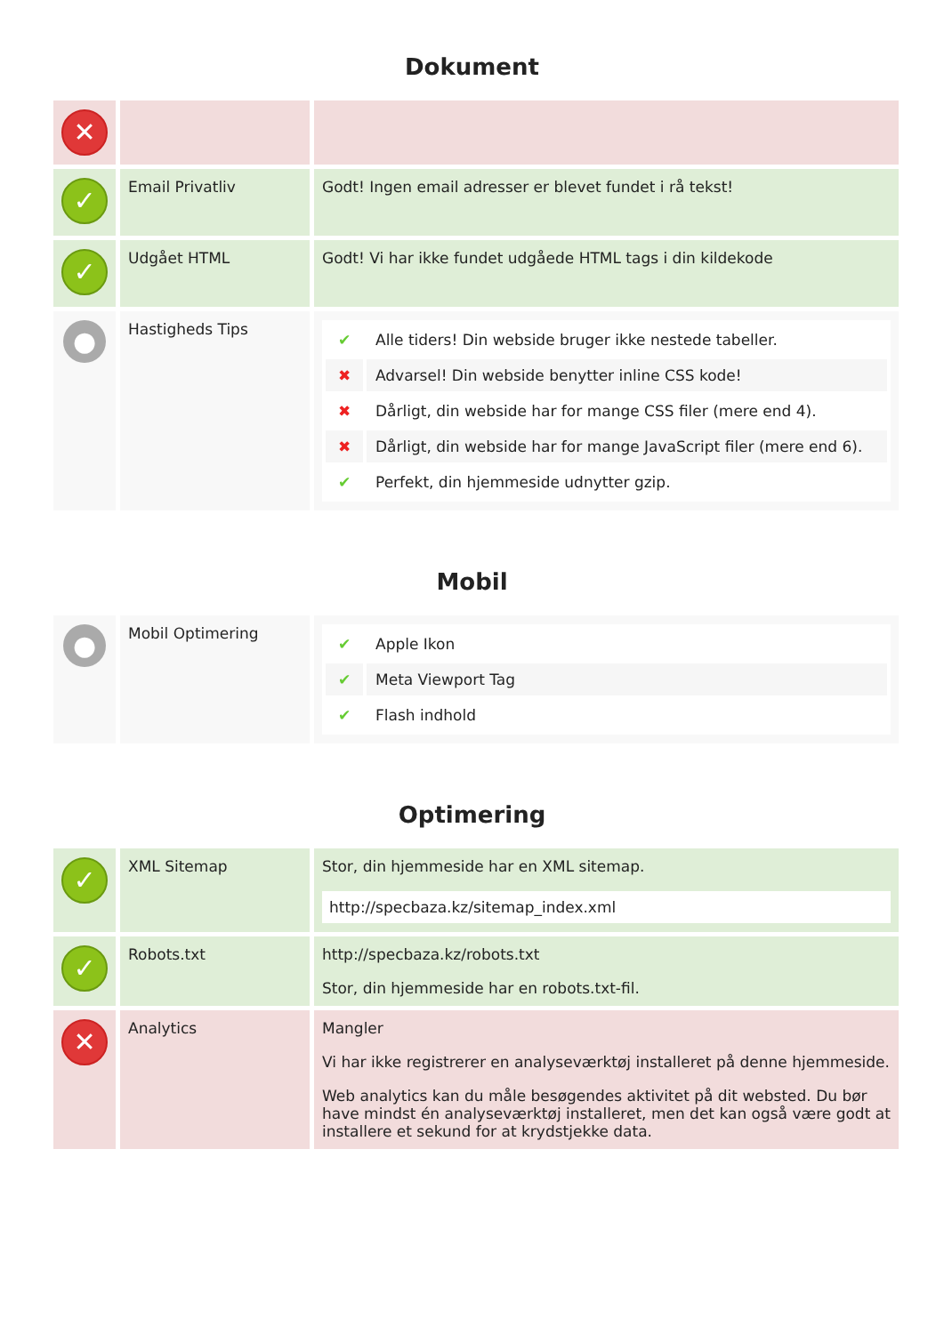Dokument
| ✕ | | |
| ✓ | Email Privatliv | Godt! Ingen email adresser er blevet fundet i rå tekst! |
| ✓ | Udgået HTML | Godt! Vi har ikke fundet udgåede HTML tags i din kildekode |
| ● | Hastigheds Tips | / ✔ / Alle tiders! Din webside bruger ikke nestede tabeller. / / ✖ / Advarsel! Din webside benytter inline CSS kode! / / ✖ / Dårligt, din webside har for mange CSS filer (mere end 4). / / ✖ / Dårligt, din webside har for mange JavaScript filer (mere end 6). / / ✔ / Perfekt, din hjemmeside udnytter gzip. / |
Mobil
| ● | Mobil Optimering | / ✔ / Apple Ikon / / ✔ / Meta Viewport Tag / / ✔ / Flash indhold / |
Optimering
| ✓ | XML Sitemap | Stor, din hjemmeside har en XML sitemap. http://specbaza.kz/sitemap_index.xml |
| ✓ | Robots.txt | http://specbaza.kz/robots.txt Stor, din hjemmeside har en robots.txt-fil. |
| ✕ | Analytics | Mangler Vi har ikke registrerer en analyseværktøj installeret på denne hjemmeside. Web analytics kan du måle besøgendes aktivitet på dit websted. Du bør have mindst én analyseværktøj installeret, men det kan også være godt at installere et sekund for at krydstjekke data. |